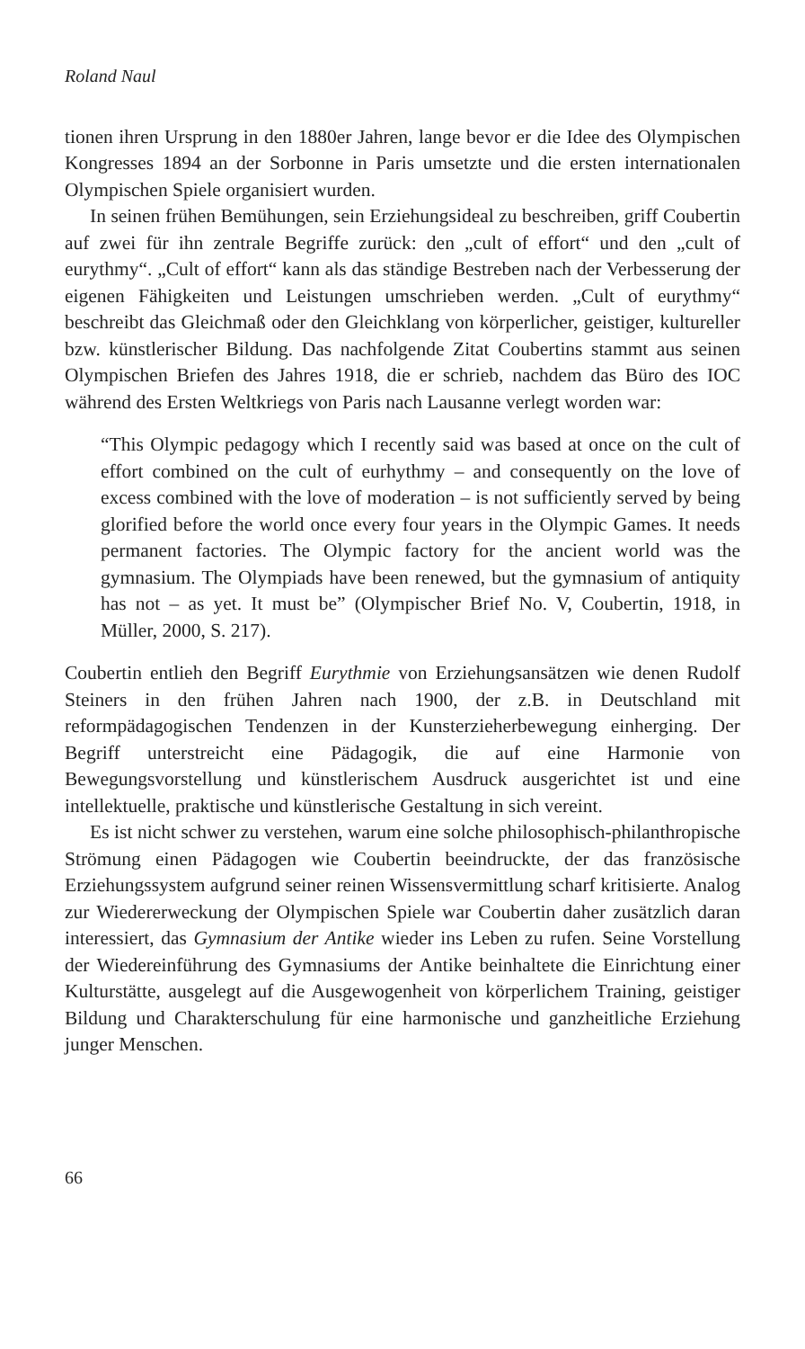Roland Naul
tionen ihren Ursprung in den 1880er Jahren, lange bevor er die Idee des Olympischen Kongresses 1894 an der Sorbonne in Paris umsetzte und die ersten internationalen Olympischen Spiele organisiert wurden.
In seinen frühen Bemühungen, sein Erziehungsideal zu beschreiben, griff Coubertin auf zwei für ihn zentrale Begriffe zurück: den „cult of effort“ und den „cult of eurythmy“. „Cult of effort“ kann als das ständige Bestreben nach der Verbesserung der eigenen Fähigkeiten und Leistungen umschrieben werden. „Cult of eurythmy“ beschreibt das Gleichmaß oder den Gleichklang von körperlicher, geistiger, kultureller bzw. künstlerischer Bildung. Das nachfolgende Zitat Coubertins stammt aus seinen Olympischen Briefen des Jahres 1918, die er schrieb, nachdem das Büro des IOC während des Ersten Weltkriegs von Paris nach Lausanne verlegt worden war:
“This Olympic pedagogy which I recently said was based at once on the cult of effort combined on the cult of eurhythmy – and consequently on the love of excess combined with the love of moderation – is not sufficiently served by being glorified before the world once every four years in the Olympic Games. It needs permanent factories. The Olympic factory for the ancient world was the gymnasium. The Olympiads have been renewed, but the gymnasium of antiquity has not – as yet. It must be” (Olympischer Brief No. V, Coubertin, 1918, in Müller, 2000, S. 217).
Coubertin entlieh den Begriff Eurythmie von Erziehungsansätzen wie denen Rudolf Steiners in den frühen Jahren nach 1900, der z.B. in Deutschland mit reformpädagogischen Tendenzen in der Kunsterzieherbewegung einherging. Der Begriff unterstreicht eine Pädagogik, die auf eine Harmonie von Bewegungsvorstellung und künstlerischem Ausdruck ausgerichtet ist und eine intellektuelle, praktische und künstlerische Gestaltung in sich vereint.
Es ist nicht schwer zu verstehen, warum eine solche philosophisch-philanthropische Strömung einen Pädagogen wie Coubertin beeindruckte, der das französische Erziehungssystem aufgrund seiner reinen Wissensvermittlung scharf kritisierte. Analog zur Wiedererweckung der Olympischen Spiele war Coubertin daher zusätzlich daran interessiert, das Gymnasium der Antike wieder ins Leben zu rufen. Seine Vorstellung der Wiedereinführung des Gymnasiums der Antike beinhaltete die Einrichtung einer Kulturstätte, ausgelegt auf die Ausgewogenheit von körperlichem Training, geistiger Bildung und Charakterschulung für eine harmonische und ganzheitliche Erziehung junger Menschen.
66